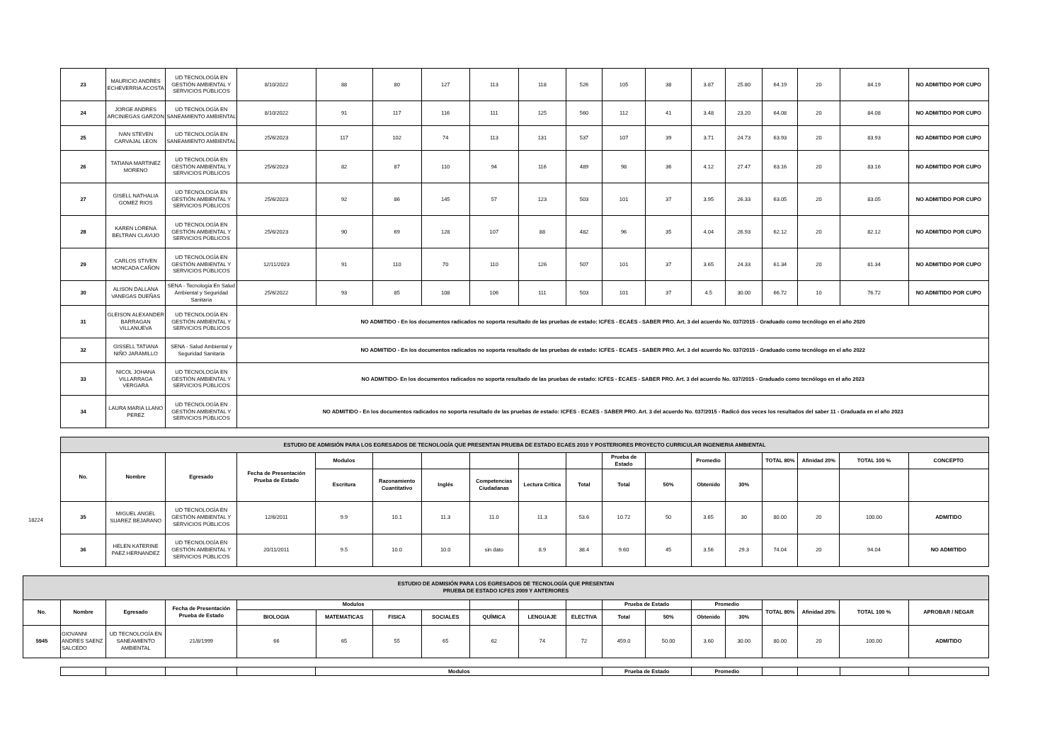| 23 | MAURICIO ANDRES ECHEVERRIA ACOSTA | UD TECNOLOGÍA EN GESTIÓN AMBIENTAL Y SERVICIOS PÚBLICOS | 8/10/2022 | 88 | 80 | 127 | 113 | 118 | 526 | 105 | 38 | 3.87 | 25.80 | 64.19 | 20 | 84.19 | NO ADMITIDO POR CUPO |
| 24 | JORGE ANDRES ARCINIEGAS GARZON | UD TECNOLOGÍA EN SANEAMIENTO AMBIENTAL | 8/10/2022 | 91 | 117 | 116 | 111 | 125 | 560 | 112 | 41 | 3.48 | 23.20 | 64.08 | 20 | 84.08 | NO ADMITIDO POR CUPO |
| 25 | IVAN STEVEN CARVAJAL LEON | UD TECNOLOGÍA EN SANEAMIENTO AMBIENTAL | 25/6/2023 | 117 | 102 | 74 | 113 | 131 | 537 | 107 | 39 | 3.71 | 24.73 | 63.93 | 20 | 83.93 | NO ADMITIDO POR CUPO |
| 26 | TATIANA MARTINEZ MORENO | UD TECNOLOGÍA EN GESTIÓN AMBIENTAL Y SERVICIOS PÚBLICOS | 25/6/2023 | 82 | 87 | 110 | 94 | 116 | 489 | 98 | 36 | 4.12 | 27.47 | 63.16 | 20 | 83.16 | NO ADMITIDO POR CUPO |
| 27 | GISELL NATHALIA GOMEZ RIOS | UD TECNOLOGÍA EN GESTIÓN AMBIENTAL Y SERVICIOS PÚBLICOS | 25/6/2023 | 92 | 86 | 145 | 57 | 123 | 503 | 101 | 37 | 3.95 | 26.33 | 63.05 | 20 | 83.05 | NO ADMITIDO POR CUPO |
| 28 | KAREN LORENA BELTRAN CLAVIJO | UD TECNOLOGÍA EN GESTIÓN AMBIENTAL Y SERVICIOS PÚBLICOS | 25/6/2023 | 90 | 69 | 128 | 107 | 88 | 482 | 96 | 35 | 4.04 | 26.93 | 62.12 | 20 | 82.12 | NO ADMITIDO POR CUPO |
| 29 | CARLOS STIVEN MONCADA CAÑON | UD TECNOLOGÍA EN GESTIÓN AMBIENTAL Y SERVICIOS PÚBLICOS | 12/11/2023 | 91 | 110 | 70 | 110 | 126 | 507 | 101 | 37 | 3.65 | 24.33 | 61.34 | 20 | 81.34 | NO ADMITIDO POR CUPO |
| 30 | ALISON DALLANA VANEGAS DUEÑAS | SENA - Tecnología En Salud Ambiental y Seguridad Sanitaria | 25/6/2022 | 93 | 85 | 108 | 106 | 111 | 503 | 101 | 37 | 4.5 | 30.00 | 66.72 | 10 | 76.72 | NO ADMITIDO POR CUPO |
| 31 | GLEISON ALEXANDER BARRAGAN VILLANUEVA | UD TECNOLOGÍA EN GESTIÓN AMBIENTAL Y SERVICIOS PÚBLICOS | NO ADMITIDO - En los documentos radicados no soporta resultado de las pruebas de estado: ICFES - ECAES - SABER PRO. Art. 3 del acuerdo No. 037/2015 - Graduado como tecnólogo en el año 2020 | | | | | | | | | | | | | | |
| 32 | GISSELL TATIANA NIÑO JARAMILLO | SENA - Salud Ambiental y Seguridad Sanitaria | NO ADMITIDO - En los documentos radicados no soporta resultado de las pruebas de estado: ICFES - ECAES - SABER PRO. Art. 3 del acuerdo No. 037/2015 - Graduado como tecnólogo en el año 2022 | | | | | | | | | | | | | | |
| 33 | NICOL JOHANA VILLARRAGA VERGARA | UD TECNOLOGÍA EN GESTIÓN AMBIENTAL Y SERVICIOS PÚBLICOS | NO ADMITIDO- En los documentos radicados no soporta resultado de las pruebas de estado: ICFES - ECAES - SABER PRO. Art. 3 del acuerdo No. 037/2015 - Graduado como tecnólogo en el año 2023 | | | | | | | | | | | | | | |
| 34 | LAURA MARIA LLANO PEREZ | UD TECNOLOGÍA EN GESTIÓN AMBIENTAL Y SERVICIOS PÚBLICOS | NO ADMITIDO - En los documentos radicados no soporta resultado de las pruebas de estado: ICFES - ECAES - SABER PRO. Art. 3 del acuerdo No. 037/2015 - Radicó dos veces los resultados del saber 11 - Graduada en el año 2023 | | | | | | | | | | | | | | |
| ESTUDIO DE ADMISIÓN PARA LOS EGRESADOS DE TECNOLOGÍA QUE PRESENTAN PRUEBA DE ESTADO ECAES 2010 Y POSTERIORES PROYECTO CURRICULAR INGENIERIA AMBIENTAL | | | | | | | | | | | | | | | | | |
| No. | Nombre | Egresado | Fecha de Presentación Prueba de Estado | Modulos | | | | | | Prueba de Estado | | Promedio | | TOTAL 80% | Afinidad 20% | TOTAL 100 % | CONCEPTO |
| | | | | Escritura | Razonamiento Cuantitativo | Inglés | Competencias Ciudadanas | Lectura Crítica | Total | Total | 50% | Obtenido | 30% | | | | |
| 35 | MIGUEL ANGEL SUAREZ BEJARANO | UD TECNOLOGÍA EN GESTIÓN AMBIENTAL Y SERVICIOS PÚBLICOS | 12/6/2011 | 9.9 | 10.1 | 11.3 | 11.0 | 11.3 | 53.6 | 10.72 | 50 | 3.65 | 30 | 80.00 | 20 | 100.00 | ADMITIDO |
| 36 | HELEN KATERINE PAEZ HERNANDEZ | UD TECNOLOGÍA EN GESTIÓN AMBIENTAL Y SERVICIOS PÚBLICOS | 20/11/2011 | 9.5 | 10.0 | 10.0 | sin dato | 8.9 | 38.4 | 9.60 | 45 | 3.56 | 29.3 | 74.04 | 20 | 94.04 | NO ADMITIDO |
18224
| ESTUDIO DE ADMISIÓN PARA LOS EGRESADOS DE TECNOLOGÍA QUE PRESENTAN PRUEBA DE ESTADO ICFES 2009 Y ANTERIORES | | | | | | | | | | | | | | | | | | |
| No. | Nombre | Egresado | Fecha de Presentación Prueba de Estado | Modulos | | | | | | | Prueba de Estado | | Promedio | | TOTAL 80% | Afinidad 20% | TOTAL 100 % | APROBAR / NEGAR |
| | | | | BIOLOGIA | MATEMATICAS | FISICA | SOCIALES | QUÍMICA | LENGUAJE | ELECTIVA | Total | 50% | Obtenido | 30% | | | | |
| 5945 | GIOVANNI ANDRES SAENZ SALCEDO | UD TECNOLOGÍA EN SANEAMIENTO AMBIENTAL | 21/8/1999 | 66 | 65 | 55 | 65 | 62 | 74 | 72 | 459.0 | 50.00 | 3.60 | 30.00 | 80.00 | 20 | 100.00 | ADMITIDO |
| | | | | Modulos | Prueba de Estado | Promedio | | | | |
| --- | --- | --- | --- | --- | --- | --- | --- | --- | --- | --- |